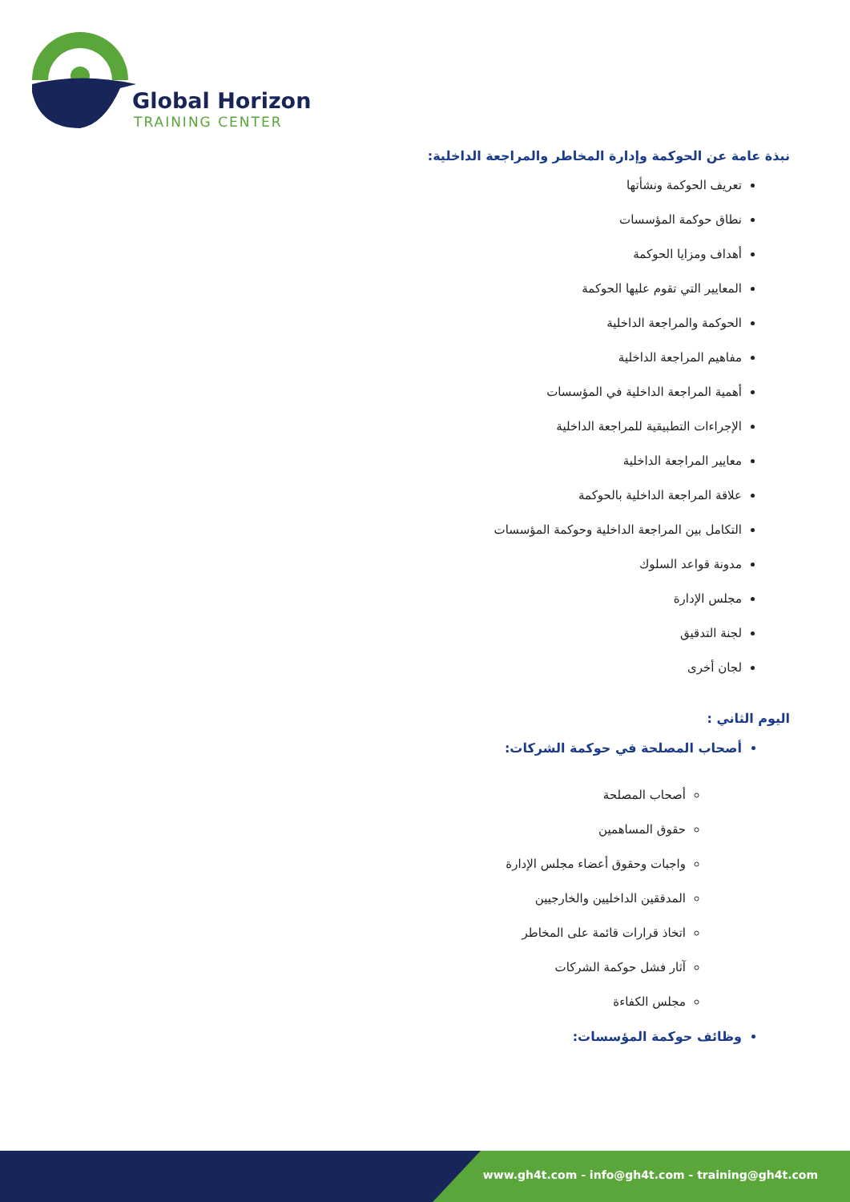Global Horizon
TRAINING CENTER
نبذة عامة عن الحوكمة وإدارة المخاطر والمراجعة الداخلية:
تعريف الحوكمة ونشأتها
نطاق حوكمة المؤسسات
أهداف ومزايا الحوكمة
المعايير التي تقوم عليها الحوكمة
الحوكمة والمراجعة الداخلية
مفاهيم المراجعة الداخلية
أهمية المراجعة الداخلية في المؤسسات
الإجراءات التطبيقية للمراجعة الداخلية
معايير المراجعة الداخلية
علاقة المراجعة الداخلية بالحوكمة
التكامل بين المراجعة الداخلية وحوكمة المؤسسات
مدونة قواعد السلوك
مجلس الإدارة
لجنة التدقيق
لجان أخرى
اليوم الثاني :
أصحاب المصلحة في حوكمة الشركات:
أصحاب المصلحة
حقوق المساهمين
واجبات وحقوق أعضاء مجلس الإدارة
المدققين الداخليين والخارجيين
اتخاذ قرارات قائمة على المخاطر
آثار فشل حوكمة الشركات
مجلس الكفاءة
وظائف حوكمة المؤسسات:
www.gh4t.com - info@gh4t.com - training@gh4t.com